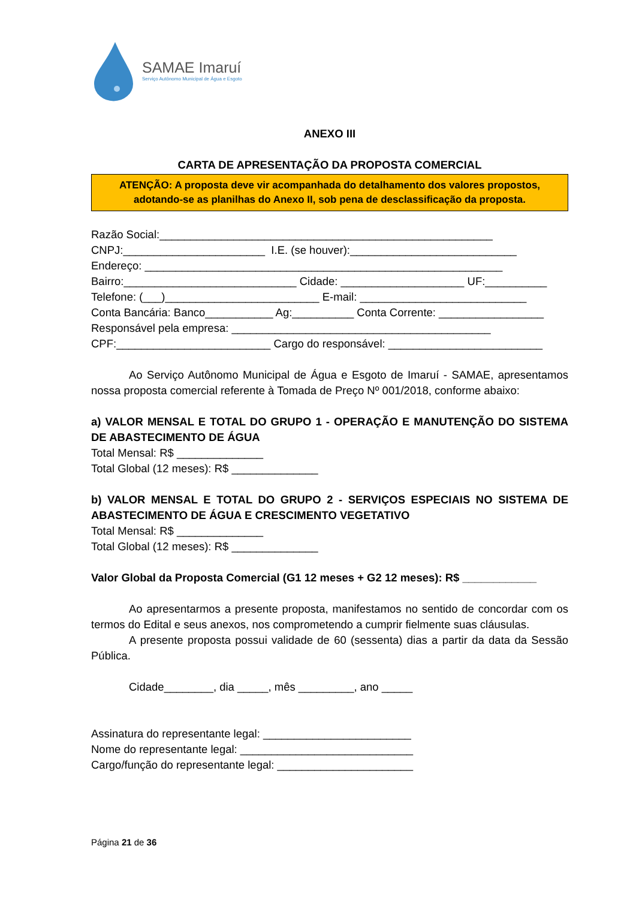SAMAE Imaruí
Serviço Autônomo Municipal de Água e Esgoto
ANEXO III
CARTA DE APRESENTAÇÃO DA PROPOSTA COMERCIAL
ATENÇÃO: A proposta deve vir acompanhada do detalhamento dos valores propostos, adotando-se as planilhas do Anexo II, sob pena de desclassificação da proposta.
Razão Social:______________________________________________________
CNPJ:_______________________ I.E. (se houver):___________________________
Endereço: __________________________________________________________
Bairro:____________________________ Cidade: ____________________ UF:__________
Telefone: (___)_________________________ E-mail: ___________________________
Conta Bancária: Banco___________ Ag:__________ Conta Corrente: _________________
Responsável pela empresa: __________________________________________
CPF:_________________________ Cargo do responsável: _________________________
Ao Serviço Autônomo Municipal de Água e Esgoto de Imaruí - SAMAE, apresentamos nossa proposta comercial referente à Tomada de Preço Nº 001/2018, conforme abaixo:
a) VALOR MENSAL E TOTAL DO GRUPO 1 - OPERAÇÃO E MANUTENÇÃO DO SISTEMA DE ABASTECIMENTO DE ÁGUA
Total Mensal: R$ ______________
Total Global (12 meses): R$ ______________
b) VALOR MENSAL E TOTAL DO GRUPO 2 - SERVIÇOS ESPECIAIS NO SISTEMA DE ABASTECIMENTO DE ÁGUA E CRESCIMENTO VEGETATIVO
Total Mensal: R$ ______________
Total Global (12 meses): R$ ______________
Valor Global da Proposta Comercial (G1 12 meses + G2 12 meses): R$ ____________
Ao apresentarmos a presente proposta, manifestamos no sentido de concordar com os termos do Edital e seus anexos, nos comprometendo a cumprir fielmente suas cláusulas.
A presente proposta possui validade de 60 (sessenta) dias a partir da data da Sessão Pública.
Cidade________, dia _____, mês _________, ano _____
Assinatura do representante legal: ________________________
Nome do representante legal: ____________________________
Cargo/função do representante legal: ______________________
Página 21 de 36